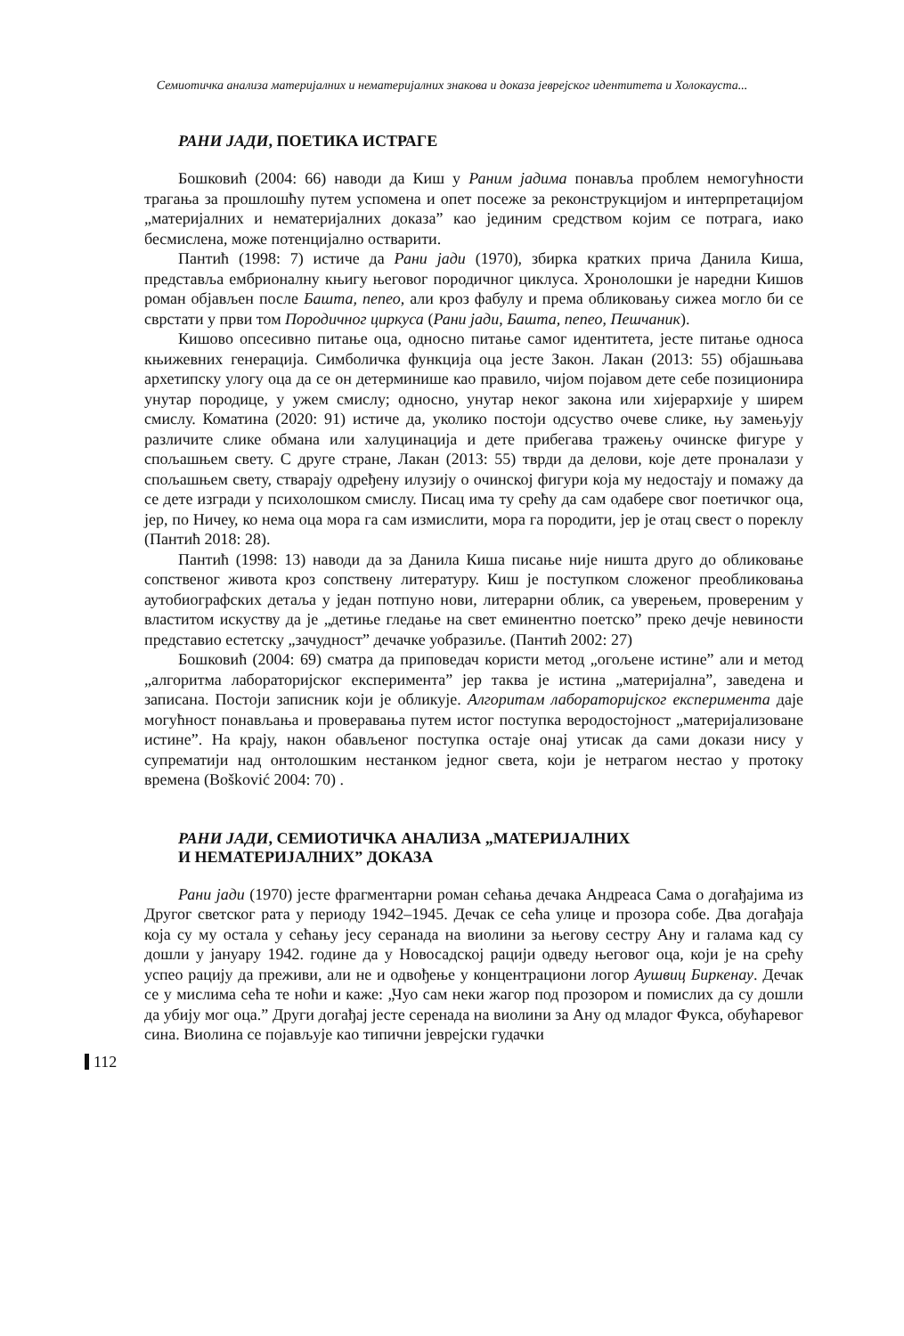Семиотичка анализа материјалних и нематеријалних знакова и доказа јеврејског идентитета и Холокауста...
РАНИ ЈАДИ, ПОЕТИКА ИСТРАГЕ
Бошковић (2004: 66) наводи да Киш у Раним јадима понавља проблем немогућности трагања за прошлошћу путем успомена и опет посеже за реконструкцијом и интерпретацијом „материјалних и нематеријалних доказа” као јединим средством којим се потрага, иако бесмислена, може потенцијално остварити.
Пантић (1998: 7) истиче да Рани јади (1970), збирка кратких прича Данила Киша, представља ембрионалну књигу његовог породичног циклуса. Хронолошки је наредни Кишов роман објављен после Башта, пепео, али кроз фабулу и према обликовању сижеа могло би се сврстати у први том Породичног циркуса (Рани јади, Башта, пепео, Пешчаник).
Кишово опсесивно питање оца, односно питање самог идентитета, јесте питање односа књижевних генерација. Симболичка функција оца јесте Закон. Лакан (2013: 55) објашњава архетипску улогу оца да се он детерминише као правило, чијом појавом дете себе позиционира унутар породице, у ужем смислу; односно, унутар неког закона или хијерархије у ширем смислу. Коматина (2020: 91) истиче да, уколико постоји одсуство очеве слике, њу замењују различите слике обмана или халуцинација и дете прибегава тражењу очинске фигуре у спољашњем свету. С друге стране, Лакан (2013: 55) тврди да делови, које дете проналази у спољашњем свету, стварају одређену илузију о очинској фигури која му недостају и помажу да се дете изгради у психолошком смислу. Писац има ту срећу да сам одабере свог поетичког оца, јер, по Ничеу, ко нема оца мора га сам измислити, мора га породити, јер је отац свест о пореклу (Пантић 2018: 28).
Пантић (1998: 13) наводи да за Данила Киша писање није ништа друго до обликовање сопственог живота кроз сопствену литературу. Киш је поступком сложеног преобликовања аутобиографских детаља у један потпуно нови, литерарни облик, са уверењем, провереним у властитом искуству да је „детиње гледање на свет еминентно поетско” преко дечје невиности представио естетску „зачудност” дечачке уобразиље. (Пантић 2002: 27)
Бошковић (2004: 69) сматра да приповедач користи метод „огољене истине” али и метод „алгоритма лабораторијског експеримента” јер таква је истина „материјална”, заведена и записана. Постоји записник који је обликује. Алгоритам лабораторијског експеримента даје могућност понављања и проверавања путем истог поступка веродостојност „материјализоване истине”. На крају, након обављеног поступка остаје онај утисак да сами докази нису у супрематији над онтолошким нестанком једног света, који је нетрагом нестао у протоку времена (Bošković 2004: 70) .
РАНИ ЈАДИ, СЕМИОТИЧКА АНАЛИЗА „МАТЕРИЈАЛНИХ
И НЕМАТЕРИЈАЛНИХ” ДОКАЗА
Рани јади (1970) јесте фрагментарни роман сећања дечака Андреаса Сама о догађајима из Другог светског рата у периоду 1942–1945. Дечак се сећа улице и прозора собе. Два догађаја која су му остала у сећању јесу серанада на виолини за његову сестру Ану и галама кад су дошли у јануару 1942. године да у Новосадској рацији одведу његовог оца, који је на срећу успео рацију да преживи, али не и одвођење у концентрациони логор Аушвиц Биркенау. Дечак се у мислима сећа те ноћи и каже: „Чуо сам неки жагор под прозором и помислих да су дошли да убију мог оца.” Други догађај јесте серенада на виолини за Ану од младог Фукса, обућаревог сина. Виолина се појављује као типични јеврејски гудачки
112